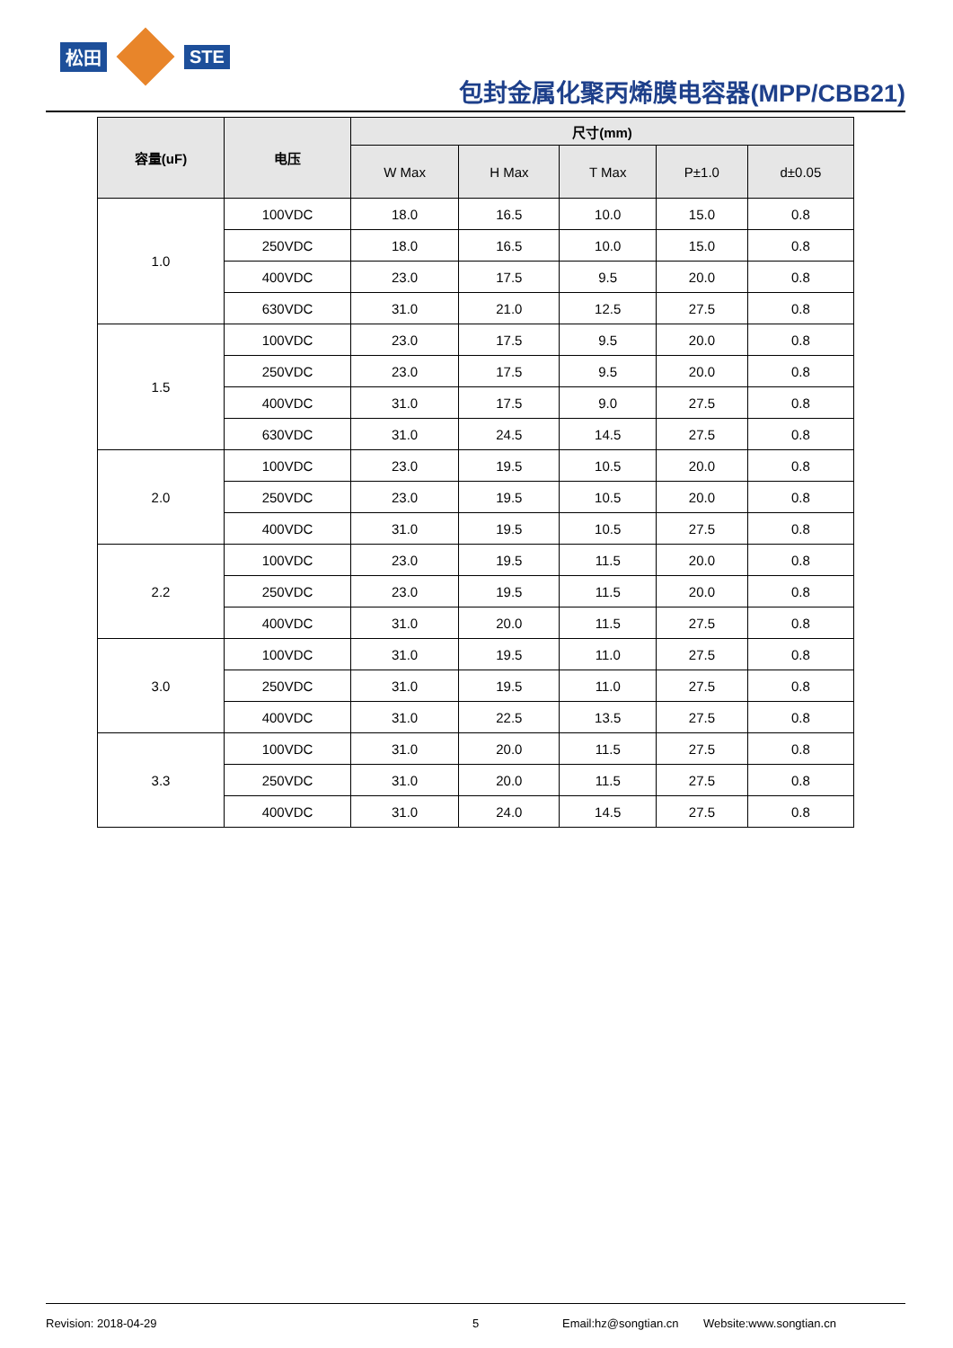松田 STE
包封金属化聚丙烯膜电容器(MPP/CBB21)
| 容量(uF) | 电压 | 尺寸(mm) | | | | |
| --- | --- | --- | --- | --- | --- | --- |
| | | W Max | H Max | T Max | P±1.0 | d±0.05 |
| 1.0 | 100VDC | 18.0 | 16.5 | 10.0 | 15.0 | 0.8 |
| | 250VDC | 18.0 | 16.5 | 10.0 | 15.0 | 0.8 |
| | 400VDC | 23.0 | 17.5 | 9.5 | 20.0 | 0.8 |
| | 630VDC | 31.0 | 21.0 | 12.5 | 27.5 | 0.8 |
| 1.5 | 100VDC | 23.0 | 17.5 | 9.5 | 20.0 | 0.8 |
| | 250VDC | 23.0 | 17.5 | 9.5 | 20.0 | 0.8 |
| | 400VDC | 31.0 | 17.5 | 9.0 | 27.5 | 0.8 |
| | 630VDC | 31.0 | 24.5 | 14.5 | 27.5 | 0.8 |
| 2.0 | 100VDC | 23.0 | 19.5 | 10.5 | 20.0 | 0.8 |
| | 250VDC | 23.0 | 19.5 | 10.5 | 20.0 | 0.8 |
| | 400VDC | 31.0 | 19.5 | 10.5 | 27.5 | 0.8 |
| 2.2 | 100VDC | 23.0 | 19.5 | 11.5 | 20.0 | 0.8 |
| | 250VDC | 23.0 | 19.5 | 11.5 | 20.0 | 0.8 |
| | 400VDC | 31.0 | 20.0 | 11.5 | 27.5 | 0.8 |
| 3.0 | 100VDC | 31.0 | 19.5 | 11.0 | 27.5 | 0.8 |
| | 250VDC | 31.0 | 19.5 | 11.0 | 27.5 | 0.8 |
| | 400VDC | 31.0 | 22.5 | 13.5 | 27.5 | 0.8 |
| 3.3 | 100VDC | 31.0 | 20.0 | 11.5 | 27.5 | 0.8 |
| | 250VDC | 31.0 | 20.0 | 11.5 | 27.5 | 0.8 |
| | 400VDC | 31.0 | 24.0 | 14.5 | 27.5 | 0.8 |
Revision: 2018-04-29 5 Email:hz@songtian.cn Website:www.songtian.cn